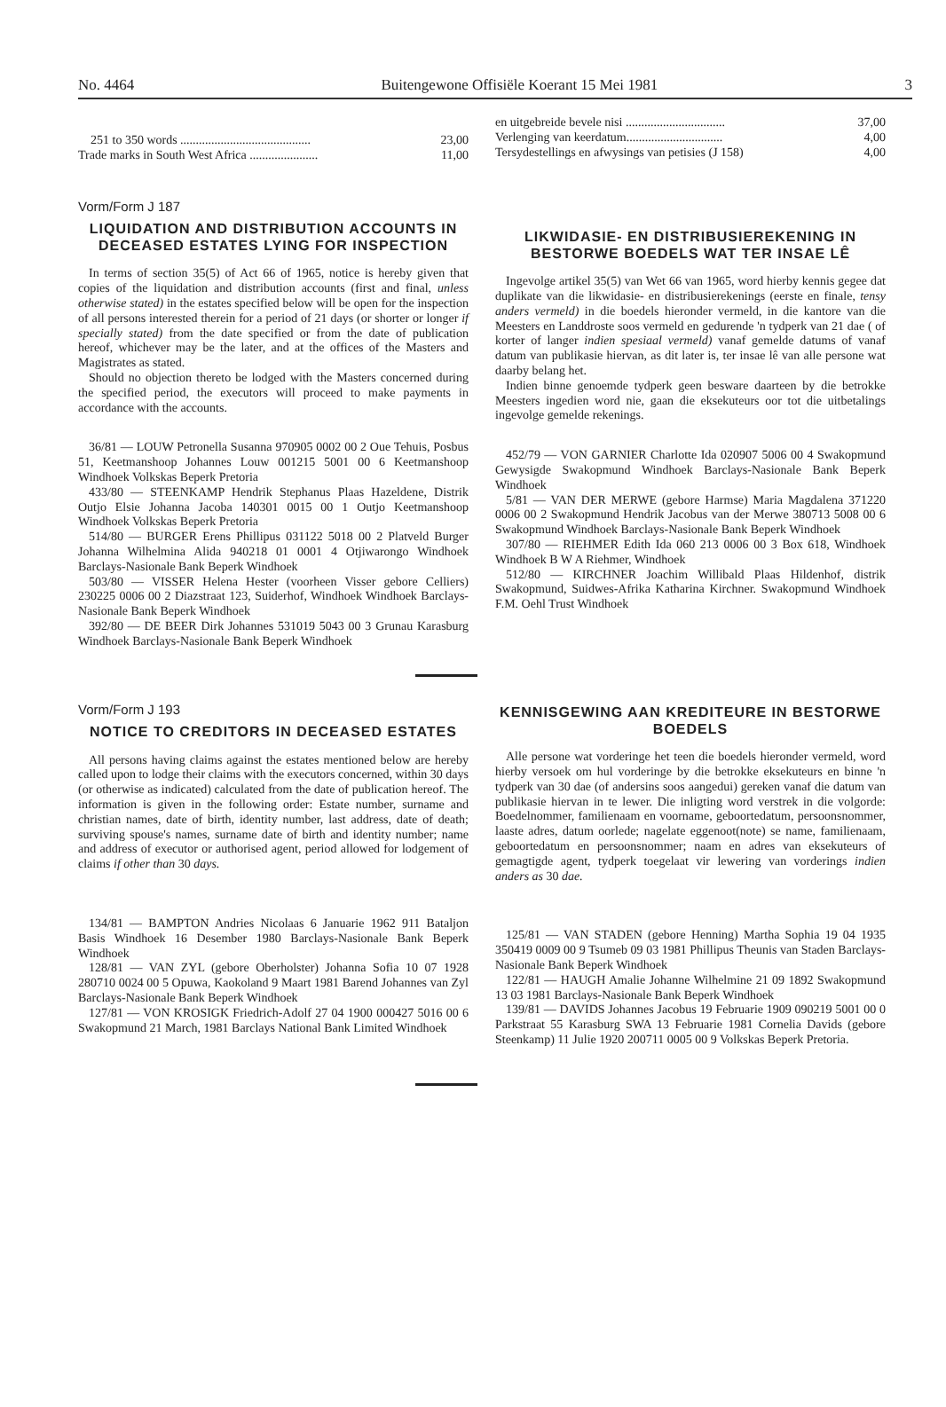No. 4464 Buitengewone Offisiële Koerant 15 Mei 1981 3
| 251 to 350 words .......................................... | 23,00 |
| Trade marks in South West Africa ...................... | 11,00 |
Vorm/Form J 187
LIQUIDATION AND DISTRIBUTION ACCOUNTS IN DECEASED ESTATES LYING FOR INSPECTION
In terms of section 35(5) of Act 66 of 1965, notice is hereby given that copies of the liquidation and distribution accounts (first and final, unless otherwise stated) in the estates specified below will be open for the inspection of all persons interested therein for a period of 21 days (or shorter or longer if specially stated) from the date specified or from the date of publication hereof, whichever may be the later, and at the offices of the Masters and Magistrates as stated.
Should no objection thereto be lodged with the Masters concerned during the specified period, the executors will proceed to make payments in accordance with the accounts.
36/81 — LOUW Petronella Susanna 970905 0002 00 2 Oue Tehuis, Posbus 51, Keetmanshoop Johannes Louw 001215 5001 00 6 Keetmanshoop Windhoek Volkskas Beperk Pretoria
433/80 — STEENKAMP Hendrik Stephanus Plaas Hazeldene, Distrik Outjo Elsie Johanna Jacoba 140301 0015 00 1 Outjo Keetmanshoop Windhoek Volkskas Beperk Pretoria
514/80 — BURGER Erens Phillipus 031122 5018 00 2 Platveld Burger Johanna Wilhelmina Alida 940218 01 0001 4 Otjiwarongo Windhoek Barclays-Nasionale Bank Beperk Windhoek
503/80 — VISSER Helena Hester (voorheen Visser gebore Celliers) 230225 0006 00 2 Diazstraat 123, Suiderhof, Windhoek Windhoek Barclays-Nasionale Bank Beperk Windhoek
392/80 — DE BEER Dirk Johannes 531019 5043 00 3 Grunau Karasburg Windhoek Barclays-Nasionale Bank Beperk Windhoek
Vorm/Form J 193
NOTICE TO CREDITORS IN DECEASED ESTATES
All persons having claims against the estates mentioned below are hereby called upon to lodge their claims with the executors concerned, within 30 days (or otherwise as indicated) calculated from the date of publication hereof. The information is given in the following order: Estate number, surname and christian names, date of birth, identity number, last address, date of death; surviving spouse's names, surname date of birth and identity number; name and address of executor or authorised agent, period allowed for lodgement of claims if other than 30 days.
134/81 — BAMPTON Andries Nicolaas 6 Januarie 1962 911 Bataljon Basis Windhoek 16 Desember 1980 Barclays-Nasionale Bank Beperk Windhoek
128/81 — VAN ZYL (gebore Oberholster) Johanna Sofia 10 07 1928 280710 0024 00 5 Opuwa, Kaokoland 9 Maart 1981 Barend Johannes van Zyl Barclays-Nasionale Bank Beperk Windhoek
127/81 — VON KROSIGK Friedrich-Adolf 27 04 1900 000427 5016 00 6 Swakopmund 21 March, 1981 Barclays National Bank Limited Windhoek
| en uitgebreide bevele nisi ................................ | 37,00 |
| Verlenging van keerdatum............................... | 4,00 |
| Tersydestellings en afwysings van petisies (J 158) | 4,00 |
LIKWIDASIE- EN DISTRIBUSIEREKENING IN BESTORWE BOEDELS WAT TER INSAE LÊ
Ingevolge artikel 35(5) van Wet 66 van 1965, word hierby kennis gegee dat duplikate van die likwidasie- en distribusierekenings (eerste en finale, tensy anders vermeld) in die boedels hieronder vermeld, in die kantore van die Meesters en Landdroste soos vermeld en gedurende 'n tydperk van 21 dae ( of korter of langer indien spesiaal vermeld) vanaf gemelde datums of vanaf datum van publikasie hiervan, as dit later is, ter insae lê van alle persone wat daarby belang het.
Indien binne genoemde tydperk geen besware daarteen by die betrokke Meesters ingedien word nie, gaan die eksekuteurs oor tot die uitbetalings ingevolge gemelde rekenings.
452/79 — VON GARNIER Charlotte Ida 020907 5006 00 4 Swakopmund Gewysigde Swakopmund Windhoek Barclays-Nasionale Bank Beperk Windhoek
5/81 — VAN DER MERWE (gebore Harmse) Maria Magdalena 371220 0006 00 2 Swakopmund Hendrik Jacobus van der Merwe 380713 5008 00 6 Swakopmund Windhoek Barclays-Nasionale Bank Beperk Windhoek
307/80 — RIEHMER Edith Ida 060 213 0006 00 3 Box 618, Windhoek Windhoek B W A Riehmer, Windhoek
512/80 — KIRCHNER Joachim Willibald Plaas Hildenhof, distrik Swakopmund, Suidwes-Afrika Katharina Kirchner. Swakopmund Windhoek F.M. Oehl Trust Windhoek
KENNISGEWING AAN KREDITEURE IN BESTORWE BOEDELS
Alle persone wat vorderinge het teen die boedels hieronder vermeld, word hierby versoek om hul vorderinge by die betrokke eksekuteurs en binne 'n tydperk van 30 dae (of andersins soos aangedui) gereken vanaf die datum van publikasie hiervan in te lewer. Die inligting word verstrek in die volgorde: Boedelnommer, familienaam en voorname, geboortedatum, persoonsnommer, laaste adres, datum oorlede; nagelate eggenoot(note) se name, familienaam, geboortedatum en persoonsnommer; naam en adres van eksekuteurs of gemagtigde agent, tydperk toegelaat vir lewering van vorderings indien anders as 30 dae.
125/81 — VAN STADEN (gebore Henning) Martha Sophia 19 04 1935 350419 0009 00 9 Tsumeb 09 03 1981 Phillipus Theunis van Staden Barclays-Nasionale Bank Beperk Windhoek
122/81 — HAUGH Amalie Johanne Wilhelmine 21 09 1892 Swakopmund 13 03 1981 Barclays-Nasionale Bank Beperk Windhoek
139/81 — DAVIDS Johannes Jacobus 19 Februarie 1909 090219 5001 00 0 Parkstraat 55 Karasburg SWA 13 Februarie 1981 Cornelia Davids (gebore Steenkamp) 11 Julie 1920 200711 0005 00 9 Volkskas Beperk Pretoria.